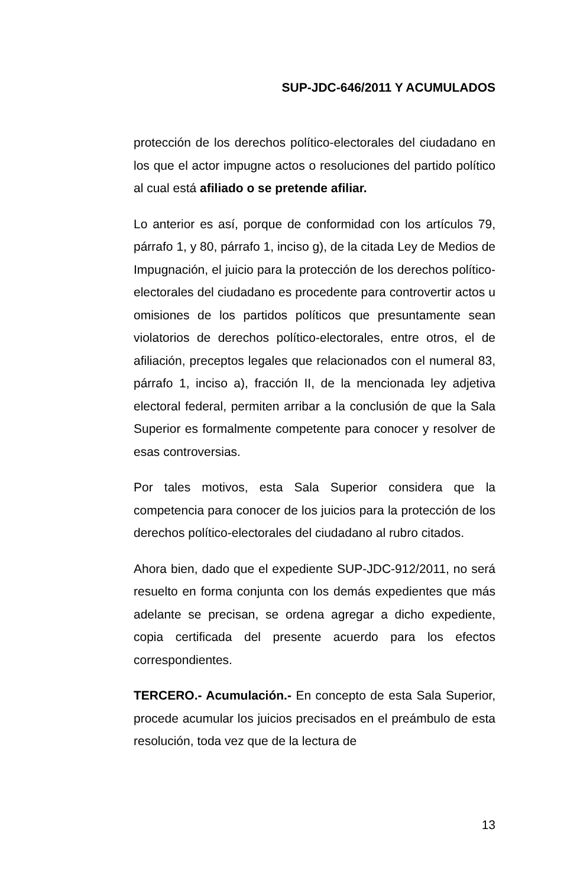SUP-JDC-646/2011 Y ACUMULADOS
protección de los derechos político-electorales del ciudadano en los que el actor impugne actos o resoluciones del partido político al cual está afiliado o se pretende afiliar.
Lo anterior es así, porque de conformidad con los artículos 79, párrafo 1, y 80, párrafo 1, inciso g), de la citada Ley de Medios de Impugnación, el juicio para la protección de los derechos político-electorales del ciudadano es procedente para controvertir actos u omisiones de los partidos políticos que presuntamente sean violatorios de derechos político-electorales, entre otros, el de afiliación, preceptos legales que relacionados con el numeral 83, párrafo 1, inciso a), fracción II, de la mencionada ley adjetiva electoral federal, permiten arribar a la conclusión de que la Sala Superior es formalmente competente para conocer y resolver de esas controversias.
Por tales motivos, esta Sala Superior considera que la competencia para conocer de los juicios para la protección de los derechos político-electorales del ciudadano al rubro citados.
Ahora bien, dado que el expediente SUP-JDC-912/2011, no será resuelto en forma conjunta con los demás expedientes que más adelante se precisan, se ordena agregar a dicho expediente, copia certificada del presente acuerdo para los efectos correspondientes.
TERCERO.- Acumulación.- En concepto de esta Sala Superior, procede acumular los juicios precisados en el preámbulo de esta resolución, toda vez que de la lectura de
13